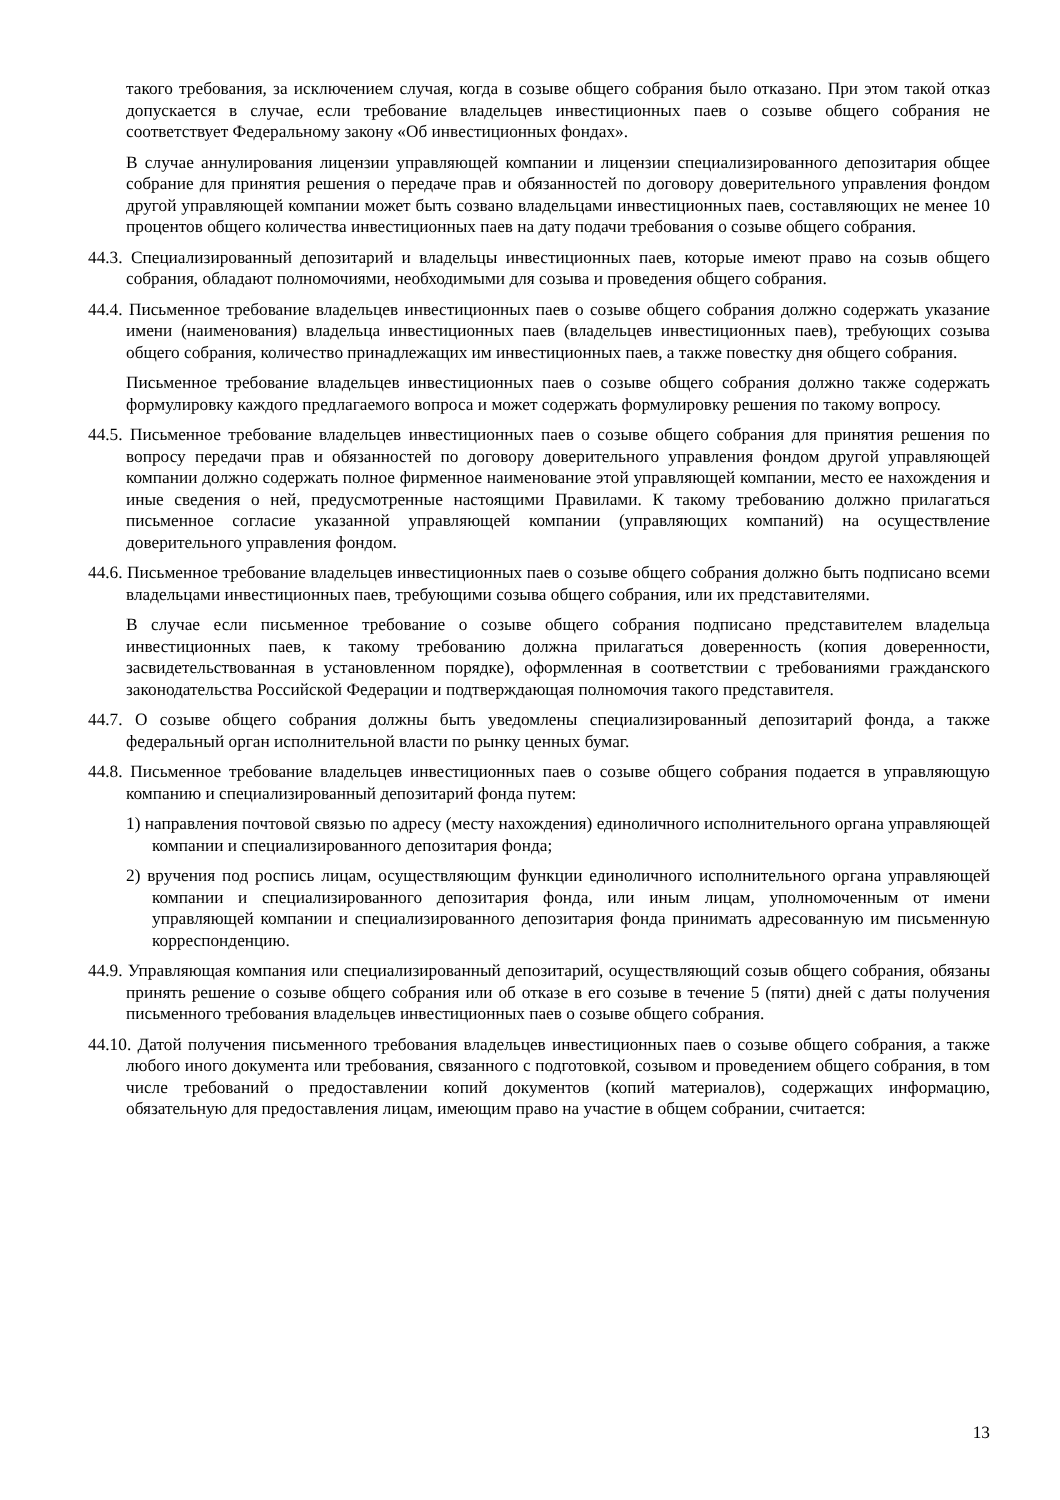такого требования, за исключением случая, когда в созыве общего собрания было отказано. При этом такой отказ допускается в случае, если требование владельцев инвестиционных паев о созыве общего собрания не соответствует Федеральному закону «Об инвестиционных фондах».
В случае аннулирования лицензии управляющей компании и лицензии специализированного депозитария общее собрание для принятия решения о передаче прав и обязанностей по договору доверительного управления фондом другой управляющей компании может быть созвано владельцами инвестиционных паев, составляющих не менее 10 процентов общего количества инвестиционных паев на дату подачи требования о созыве общего собрания.
44.3. Специализированный депозитарий и владельцы инвестиционных паев, которые имеют право на созыв общего собрания, обладают полномочиями, необходимыми для созыва и проведения общего собрания.
44.4. Письменное требование владельцев инвестиционных паев о созыве общего собрания должно содержать указание имени (наименования) владельца инвестиционных паев (владельцев инвестиционных паев), требующих созыва общего собрания, количество принадлежащих им инвестиционных паев, а также повестку дня общего собрания.
Письменное требование владельцев инвестиционных паев о созыве общего собрания должно также содержать формулировку каждого предлагаемого вопроса и может содержать формулировку решения по такому вопросу.
44.5. Письменное требование владельцев инвестиционных паев о созыве общего собрания для принятия решения по вопросу передачи прав и обязанностей по договору доверительного управления фондом другой управляющей компании должно содержать полное фирменное наименование этой управляющей компании, место ее нахождения и иные сведения о ней, предусмотренные настоящими Правилами. К такому требованию должно прилагаться письменное согласие указанной управляющей компании (управляющих компаний) на осуществление доверительного управления фондом.
44.6. Письменное требование владельцев инвестиционных паев о созыве общего собрания должно быть подписано всеми владельцами инвестиционных паев, требующими созыва общего собрания, или их представителями.
В случае если письменное требование о созыве общего собрания подписано представителем владельца инвестиционных паев, к такому требованию должна прилагаться доверенность (копия доверенности, засвидетельствованная в установленном порядке), оформленная в соответствии с требованиями гражданского законодательства Российской Федерации и подтверждающая полномочия такого представителя.
44.7. О созыве общего собрания должны быть уведомлены специализированный депозитарий фонда, а также федеральный орган исполнительной власти по рынку ценных бумаг.
44.8. Письменное требование владельцев инвестиционных паев о созыве общего собрания подается в управляющую компанию и специализированный депозитарий фонда путем:
1) направления почтовой связью по адресу (месту нахождения) единоличного исполнительного органа управляющей компании и специализированного депозитария фонда;
2) вручения под роспись лицам, осуществляющим функции единоличного исполнительного органа управляющей компании и специализированного депозитария фонда, или иным лицам, уполномоченным от имени управляющей компании и специализированного депозитария фонда принимать адресованную им письменную корреспонденцию.
44.9. Управляющая компания или специализированный депозитарий, осуществляющий созыв общего собрания, обязаны принять решение о созыве общего собрания или об отказе в его созыве в течение 5 (пяти) дней с даты получения письменного требования владельцев инвестиционных паев о созыве общего собрания.
44.10. Датой получения письменного требования владельцев инвестиционных паев о созыве общего собрания, а также любого иного документа или требования, связанного с подготовкой, созывом и проведением общего собрания, в том числе требований о предоставлении копий документов (копий материалов), содержащих информацию, обязательную для предоставления лицам, имеющим право на участие в общем собрании, считается:
13